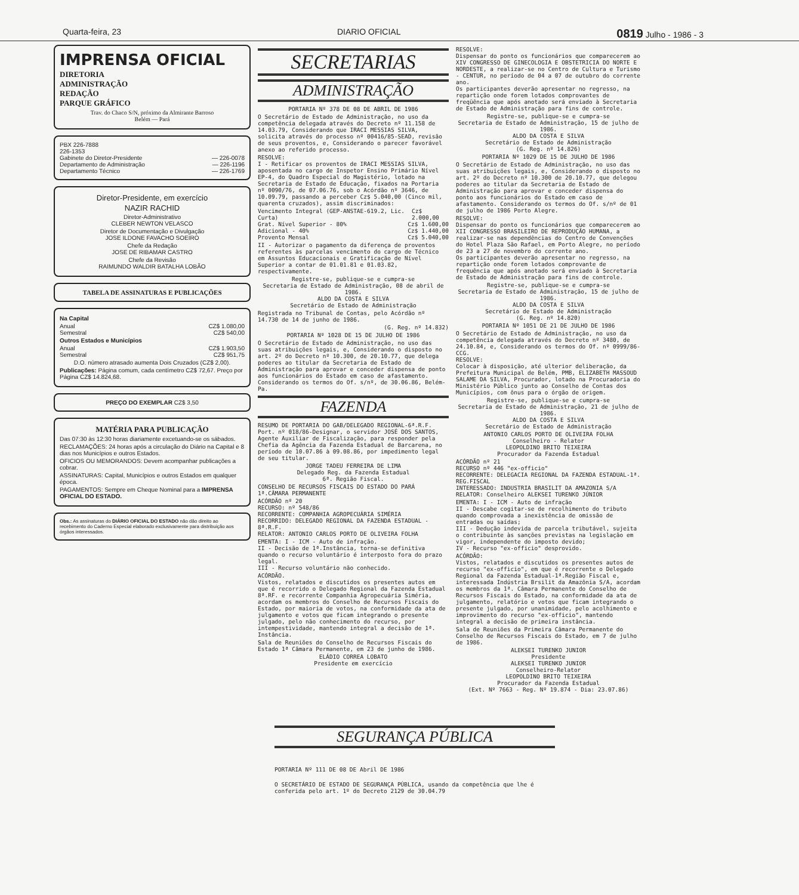Quarta-feira, 23 DIARIO OFICIAL 0819 Julho - 1986 - 3
IMPRENSA OFICIAL
DIRETORIA
ADMINISTRAÇÃO
REDAÇÃO
PARQUE GRÁFICO
Trav. do Chaco S/N, próximo da Almirante Barroso
Belém — Pará
PBX 226-7888
226-1353
Gabinete do Diretor-Presidente — 226-0078
Departamento de Administração — 226-1196
Departamento Técnico — 226-1769
Diretor-Presidente, em exercício
NAZIR RACHID
Diretor-Administrativo
CLEBER NEWTON VELASCO
Diretor de Documentação e Divulgação
JOSE ILDONE FAVACHO SOEIRO
Chefe da Redação
JOSE DE RIBAMAR CASTRO
Chefe da Revisão
RAIMUNDO WALDIR BATALHA LOBÃO
TABELA DE ASSINATURAS E PUBLICAÇÕES
Na Capital
Anual CZ$ 1.080,00
Semestral CZ$ 540,00
Outros Estados e Municípios
Anual CZ$ 1.903,50
Semestral CZ$ 951,75
D.O. número atrasado aumenta Dois Cruzados (CZ$ 2,00).
Publicações: Página comum, cada centímetro CZ$ 72,67. Preço por Página CZ$ 14.824,68.
PREÇO DO EXEMPLAR CZ$ 3,50
MATÉRIA PARA PUBLICAÇÃO
Das 07:30 às 12:30 horas diariamente excetuando-se os sábados.
RECLAMAÇÕES: 24 horas após a circulação do Diário na Capital e 8 dias nos Municípios e outros Estados.
OFICIOS OU MEMORANDOS: Devem acompanhar publicações a cobrar.
ASSINATURAS: Capital, Municípios e outros Estados em qualquer época.
PAGAMENTOS: Sempre em Cheque Nominal para a IMPRENSA OFICIAL DO ESTADO.
Obs.: As assinaturas do DIÁRIO OFICIAL DO ESTADO não dão direito ao recebimento do Caderno Especial elaborado exclusivamente para distribuição aos órgãos interessados.
SECRETARIAS
ADMINISTRAÇÃO
PORTARIA Nº 378 DE 08 DE ABRIL DE 1986
O Secretário de Estado de Administração, no uso da competência delegada através do Decreto nº 11.158 de 14.03.79, Considerando que IRACI MESSIAS SILVA, solicita através do processo nº 00416/85-SEAD, revisão de seus proventos, e, Considerando o parecer favorável anexo ao referido processo.
RESOLVE:
I - Retificar os proventos de IRACI MESSIAS SILVA, aposentada no cargo de Inspetor Ensino Primário Nível EP-4, do Quadro Especial do Magistério, lotado na Secretaria de Estado de Educação, fixados na Portaria nº 0090/76, de 07.06.76, sob o Acórdão nº 3646, de 10.09.79, passando a perceber Cz$ 5.040,00 (Cinco mil, quarenta cruzados), assim discriminados:
Vencimento Integral (GEP-ANSTAE-619.2, Lic. Curta) Cz$ 2.000,00
Grat. Nível Superior - 80% Cz$ 1.600,00
Adicional - 40% Cz$ 1.440,00
Provento Mensal Cz$ 5.040,00
II - Autorizar o pagamento da diferença de proventos referentes às parcelas vencimento do cargo de Técnico em Assuntos Educacionais e Gratificação de Nível Superior a contar de 01.01.81 e 01.03.82, respectivamente.
Registre-se, publique-se e cumpra-se
Secretaria de Estado de Administração, 08 de abril de 1986.
ALDO DA COSTA E SILVA
Secretário de Estado de Administração
Registrada no Tribunal de Contas, pelo Acórdão nº 14.730 de 14 de junho de 1986.
(G. Reg. nº 14.832)
PORTARIA Nº 1028 DE 15 DE JULHO DE 1986
O Secretário de Estado de Administração, no uso das suas atribuições legais, e, Considerando o disposto no art. 2º do Decreto nº 10.300, de 20.10.77, que delega poderes ao titular da Secretaria de Estado de Administração para aprovar e conceder dispensa de ponto aos funcionários do Estado em caso de afastamento. Considerando os termos do Of. s/nº, de 30.06.86, Belém-Pa.
FAZENDA
RESUMO DE PORTARIA DO GAB/DELEGADO REGIONAL-6ª.R.F. Port. nº 018/86-Designar, o servidor JOSÉ DOS SANTOS, Agente Auxiliar de Fiscalização, para responder pela Chefia da Agência da Fazenda Estadual de Barcarena, no período de 10.07.86 à 09.08.86, por impedimento legal de seu titular.
JORGE TADEU FERREIRA DE LIMA
Delegado Reg. da Fazenda Estadual
6ª. Região Fiscal.
CONSELHO DE RECURSOS FISCAIS DO ESTADO DO PARÁ
1ª.CÂMARA PERMANENTE
ACÓRDÃO nº 20
RECURSO: nº 548/86
RECORRENTE: COMPANHIA AGROPECUÁRIA SIMÉRIA
RECORRIDO: DELEGADO REGIONAL DA FAZENDA ESTADUAL - 8ª.R.F.
RELATOR: ANTONIO CARLOS PORTO DE OLIVEIRA FOLHA
EMENTA: I - ICM - Auto de infração.
II - Decisão de 1ª.Instância, torna-se definitiva quando o recurso voluntário é interposto fora do prazo legal.
III - Recurso voluntário não conhecido.
ACÓRDÃO.
Vistos, relatados e discutidos os presentes autos em que é recorrido o Delegado Regional da Fazenda Estadual 8ª.RF. e recorrente Companhia Agropecuária Siméria, acordam os membros do Conselho de Recursos Fiscais do Estado, por maioria de votos, na conformidade da ata de julgamento e votos que ficam integrando o presente julgado, pelo não conhecimento do recurso, por intempestividade, mantendo integral a decisão de 1ª. Instância.
Sala de Reuniões do Conselho de Recursos Fiscais do Estado 1ª Câmara Permanente, em 23 de junho de 1986.
ELÁDIO CORREA LOBATO
Presidente em exercício
RESOLVE:
Dispensar do ponto os funcionários que comparecerem ao XIV CONGRESSO DE GINECOLOGIA E OBSTETRICIA DO NORTE E NORDESTE, a realizar-se no Centro de Cultura e Turismo - CENTUR, no período de 04 a 07 de outubro do corrente ano.
Os participantes deverão apresentar no regresso, na repartição onde forem lotados comprovantes de freqüência que após anotado será enviado à Secretaria de Estado de Administração para fins de controle.
Registre-se, publique-se e cumpra-se
Secretaria de Estado de Administração, 15 de julho de 1986.
ALDO DA COSTA E SILVA
Secretário de Estado de Administração
(G. Reg. nº 14.826)
PORTARIA Nº 1029 DE 15 DE JULHO DE 1986
O Secretário de Estado de Administração, no uso das suas atribuições legais, e, Considerando o disposto no art. 2º do Decreto nº 10.300 de 20.10.77, que delegou poderes ao titular da Secretaria de Estado de Administração para aprovar e conceder dispensa do ponto aos funcionários do Estado em caso de afastamento. Considerando os termos do Of. s/nº de 01 de julho de 1986 Porto Alegre.
RESOLVE:
Dispensar do ponto os funcionários que comparecerem ao XII CONGRESSO BRASILEIRO DE REPRODUÇÃO HUMANA, a realizar-se nas dependências do Centro de Convenções do Hotel Plaza São Rafael, em Porto Alegre, no período de 23 a 27 de novembro do corrente ano.
Os participantes deverão apresentar no regresso, na repartição onde forem lotados comprovante de frequência que após anotado será enviado à Secretaria de Estado de Administração para fins de controle.
Registre-se, publique-se e cumpra-se
Secretaria de Estado de Administração, 15 de julho de 1986.
ALDO DA COSTA E SILVA
Secretário de Estado de Administração
(G. Reg. nº 14.820)
PORTARIA Nº 1051 DE 21 DE JULHO DE 1986
O Secretário de Estado de Administração, no uso da competência delegada através do Decreto nº 3480, de 24.10.84, e, Considerando os termos do Of. nº 0999/86-CCG.
RESOLVE:
Colocar à disposição, até ulterior deliberação, da Prefeitura Municipal de Belém, PMB, ELIZABETH MASSOUD SALAME DA SILVA, Procurador, lotado na Procuradoria do Ministério Público junto ao Conselho de Contas dos Municípios, com ônus para o órgão de origem.
Registre-se, publique-se e cumpra-se
Secretaria de Estado de Administração, 21 de julho de 1986.
ALDO DA COSTA E SILVA
Secretário de Estado de Administração
ANTONIO CARLOS PORTO DE OLIVEIRA FOLHA
Conselheiro - Relator
LEOPOLDINO BRITO TEIXEIRA
Procurador da Fazenda Estadual
ACÓRDÃO nº 21
RECURSO nº 446 "ex-officio"
RECORRENTE: DELEGACIA REGIONAL DA FAZENDA ESTADUAL-1ª. REG.FISCAL
INTERESSADO: INDUSTRIA BRASILIT DA AMAZONIA S/A
RELATOR: Conselheiro ALEKSEI TURENKO JÚNIOR
EMENTA: I - ICM - Auto de infração
II - Descabe cogitar-se de recolhimento do tributo quando comprovada a inexistência de omissão de entradas ou saídas;
III - Dedução indevida de parcela tributável, sujeita o contribuinte às sanções previstas na legislação em vigor, independente do imposto devido;
IV - Recurso "ex-officio" desprovido.
ACÓRDÃO:
Vistos, relatados e discutidos os presentes autos de recurso "ex-officio", em que é recorrente o Delegado Regional da Fazenda Estadual-1ª.Região Fiscal e, interessada Indústria Brsilit da Amazônia S/A, acordam os membros da 1ª. Câmara Permanente do Conselho de Recursos Fiscais do Estado, na conformidade da ata de julgamento, relatório e votos que ficam integrando o presente julgado, por unanimidade, pelo acolhimento e improvimento do recurso "ex-officio", mantendo integral a decisão de primeira instância.
Sala de Reuniões da Primeira Câmara Permanente do Conselho de Recursos Fiscais do Estado, em 7 de julho de 1986.
ALEKSEI TURENKO JUNIOR
Presidente
ALEKSEI TURENKO JUNIOR
Conselheiro-Relator
LEOPOLDINO BRITO TEIXEIRA
Procurador da Fazenda Estadual
(Ext. Nº 7663 - Reg. Nº 19.874 - Dia: 23.07.86)
SEGURANÇA PÚBLICA
PORTARIA Nº 111 DE 08 DE Abril DE 1986
O SECRETÁRIO DE ESTADO DE SEGURANÇA PÚBLICA, usando da competência que lhe é conferida pelo art. 1º do Decreto 2129 de 30.04.79